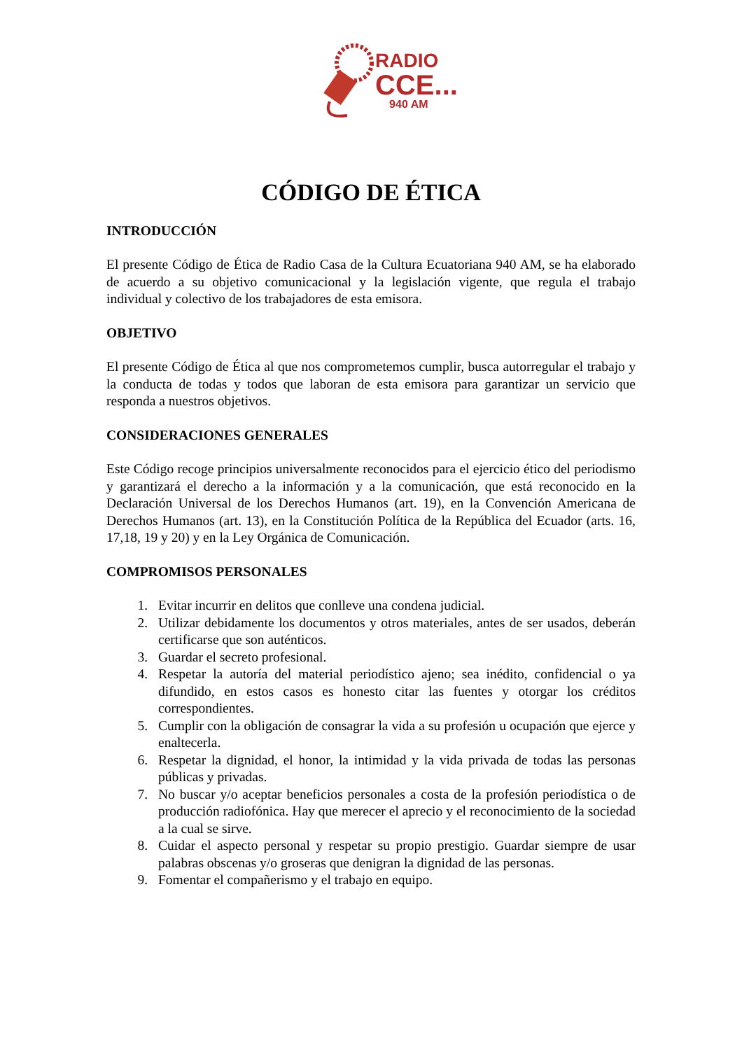RADIO
CCE...
940 AM
CÓDIGO DE ÉTICA
INTRODUCCIÓN
El presente Código de Ética de Radio Casa de la Cultura Ecuatoriana 940 AM, se ha elaborado de acuerdo a su objetivo comunicacional y la legislación vigente, que regula el trabajo individual y colectivo de los trabajadores de esta emisora.
OBJETIVO
El presente Código de Ética al que nos comprometemos cumplir, busca autorregular el trabajo y la conducta de todas y todos que laboran de esta emisora para garantizar un servicio que responda a nuestros objetivos.
CONSIDERACIONES GENERALES
Este Código recoge principios universalmente reconocidos para el ejercicio ético del periodismo y garantizará el derecho a la información y a la comunicación, que está reconocido en la Declaración Universal de los Derechos Humanos (art. 19), en la Convención Americana de Derechos Humanos (art. 13), en la Constitución Política de la República del Ecuador (arts. 16, 17,18, 19 y 20) y en la Ley Orgánica de Comunicación.
COMPROMISOS PERSONALES
1. Evitar incurrir en delitos que conlleve una condena judicial.
2. Utilizar debidamente los documentos y otros materiales, antes de ser usados, deberán certificarse que son auténticos.
3. Guardar el secreto profesional.
4. Respetar la autoría del material periodístico ajeno; sea inédito, confidencial o ya difundido, en estos casos es honesto citar las fuentes y otorgar los créditos correspondientes.
5. Cumplir con la obligación de consagrar la vida a su profesión u ocupación que ejerce y enaltecerla.
6. Respetar la dignidad, el honor, la intimidad y la vida privada de todas las personas públicas y privadas.
7. No buscar y/o aceptar beneficios personales a costa de la profesión periodística o de producción radiofónica. Hay que merecer el aprecio y el reconocimiento de la sociedad a la cual se sirve.
8. Cuidar el aspecto personal y respetar su propio prestigio. Guardar siempre de usar palabras obscenas y/o groseras que denigran la dignidad de las personas.
9. Fomentar el compañerismo y el trabajo en equipo.